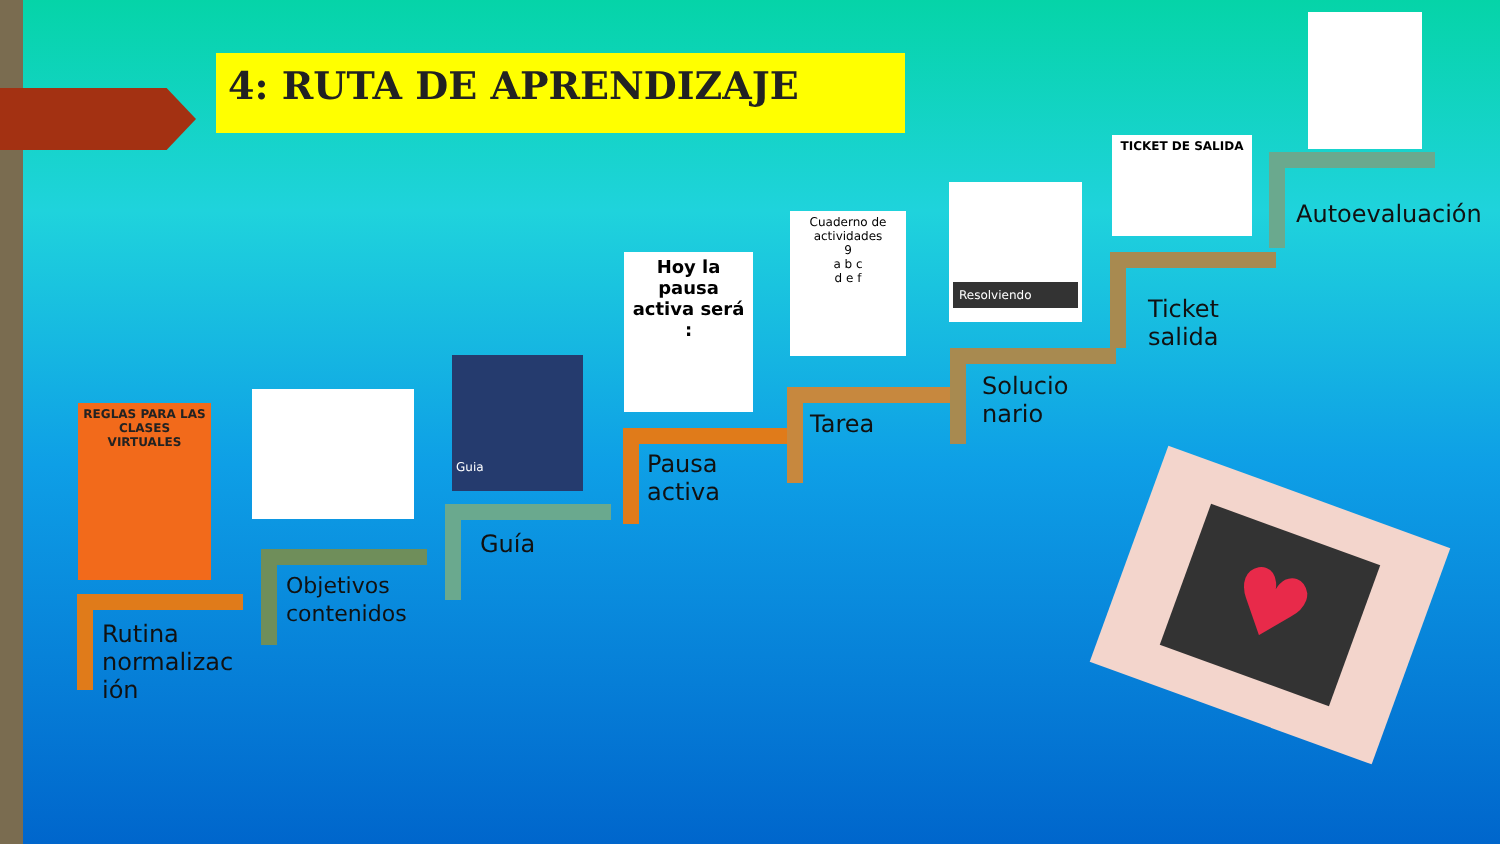4: RUTA DE APRENDIZAJE
REGLAS PARA LAS CLASES VIRTUALES
Guia
Hoy la pausa activa será :
Cuaderno de actividades
9
a b c
d e f
Resolviendo
TICKET DE SALIDA
Rutina
normalizac
ión
Objetivos
contenidos
Guía
Pausa
activa
Tarea
Solucio
nario
Ticket
salida
Autoevaluación
♥